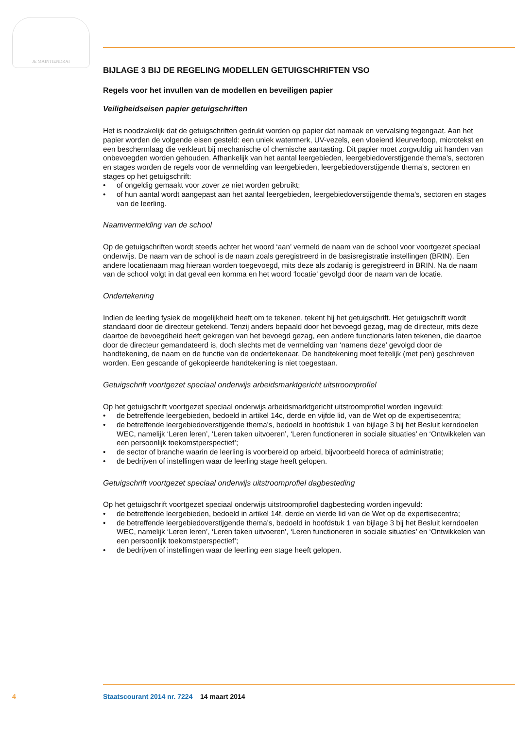JE MAINTIENDRAI
BIJLAGE 3 BIJ DE REGELING MODELLEN GETUIGSCHRIFTEN VSO
Regels voor het invullen van de modellen en beveiligen papier
Veiligheidseisen papier getuigschriften
Het is noodzakelijk dat de getuigschriften gedrukt worden op papier dat namaak en vervalsing tegengaat. Aan het papier worden de volgende eisen gesteld: een uniek watermerk, UV-vezels, een vloeiend kleurverloop, microtekst en een beschermlaag die verkleurt bij mechanische of chemische aantasting. Dit papier moet zorgvuldig uit handen van onbevoegden worden gehouden. Afhankelijk van het aantal leergebieden, leergebiedoverstijgende thema’s, sectoren en stages worden de regels voor de vermelding van leergebieden, leergebiedoverstijgende thema’s, sectoren en stages op het getuigschrift:
• of ongeldig gemaakt voor zover ze niet worden gebruikt;
• of hun aantal wordt aangepast aan het aantal leergebieden, leergebiedoverstijgende thema’s, sectoren en stages van de leerling.
Naamvermelding van de school
Op de getuigschriften wordt steeds achter het woord ‘aan’ vermeld de naam van de school voor voortgezet speciaal onderwijs. De naam van de school is de naam zoals geregistreerd in de basisregistratie instellingen (BRIN). Een andere locatienaam mag hieraan worden toegevoegd, mits deze als zodanig is geregistreerd in BRIN. Na de naam van de school volgt in dat geval een komma en het woord ‘locatie’ gevolgd door de naam van de locatie.
Ondertekening
Indien de leerling fysiek de mogelijkheid heeft om te tekenen, tekent hij het getuigschrift. Het getuigschrift wordt standaard door de directeur getekend. Tenzij anders bepaald door het bevoegd gezag, mag de directeur, mits deze daartoe de bevoegdheid heeft gekregen van het bevoegd gezag, een andere functionaris laten tekenen, die daartoe door de directeur gemandateerd is, doch slechts met de vermelding van ‘namens deze’ gevolgd door de handtekening, de naam en de functie van de ondertekenaar. De handtekening moet feitelijk (met pen) geschreven worden. Een gescande of gekopieerde handtekening is niet toegestaan.
Getuigschrift voortgezet speciaal onderwijs arbeidsmarktgericht uitstroomprofiel
Op het getuigschrift voortgezet speciaal onderwijs arbeidsmarktgericht uitstroomprofiel worden ingevuld:
• de betreffende leergebieden, bedoeld in artikel 14c, derde en vijfde lid, van de Wet op de expertisecentra;
• de betreffende leergebiedoverstijgende thema’s, bedoeld in hoofdstuk 1 van bijlage 3 bij het Besluit kerndoelen WEC, namelijk ‘Leren leren’, ‘Leren taken uitvoeren’, ‘Leren functioneren in sociale situaties’ en ‘Ontwikkelen van een persoonlijk toekomstperspectief’;
• de sector of branche waarin de leerling is voorbereid op arbeid, bijvoorbeeld horeca of administratie;
• de bedrijven of instellingen waar de leerling stage heeft gelopen.
Getuigschrift voortgezet speciaal onderwijs uitstroomprofiel dagbesteding
Op het getuigschrift voortgezet speciaal onderwijs uitstroomprofiel dagbesteding worden ingevuld:
• de betreffende leergebieden, bedoeld in artikel 14f, derde en vierde lid van de Wet op de expertisecentra;
• de betreffende leergebiedoverstijgende thema’s, bedoeld in hoofdstuk 1 van bijlage 3 bij het Besluit kerndoelen WEC, namelijk ‘Leren leren’, ‘Leren taken uitvoeren’, ‘Leren functioneren in sociale situaties’ en ‘Ontwikkelen van een persoonlijk toekomstperspectief’;
• de bedrijven of instellingen waar de leerling een stage heeft gelopen.
4 Staatscourant 2014 nr. 7224 14 maart 2014